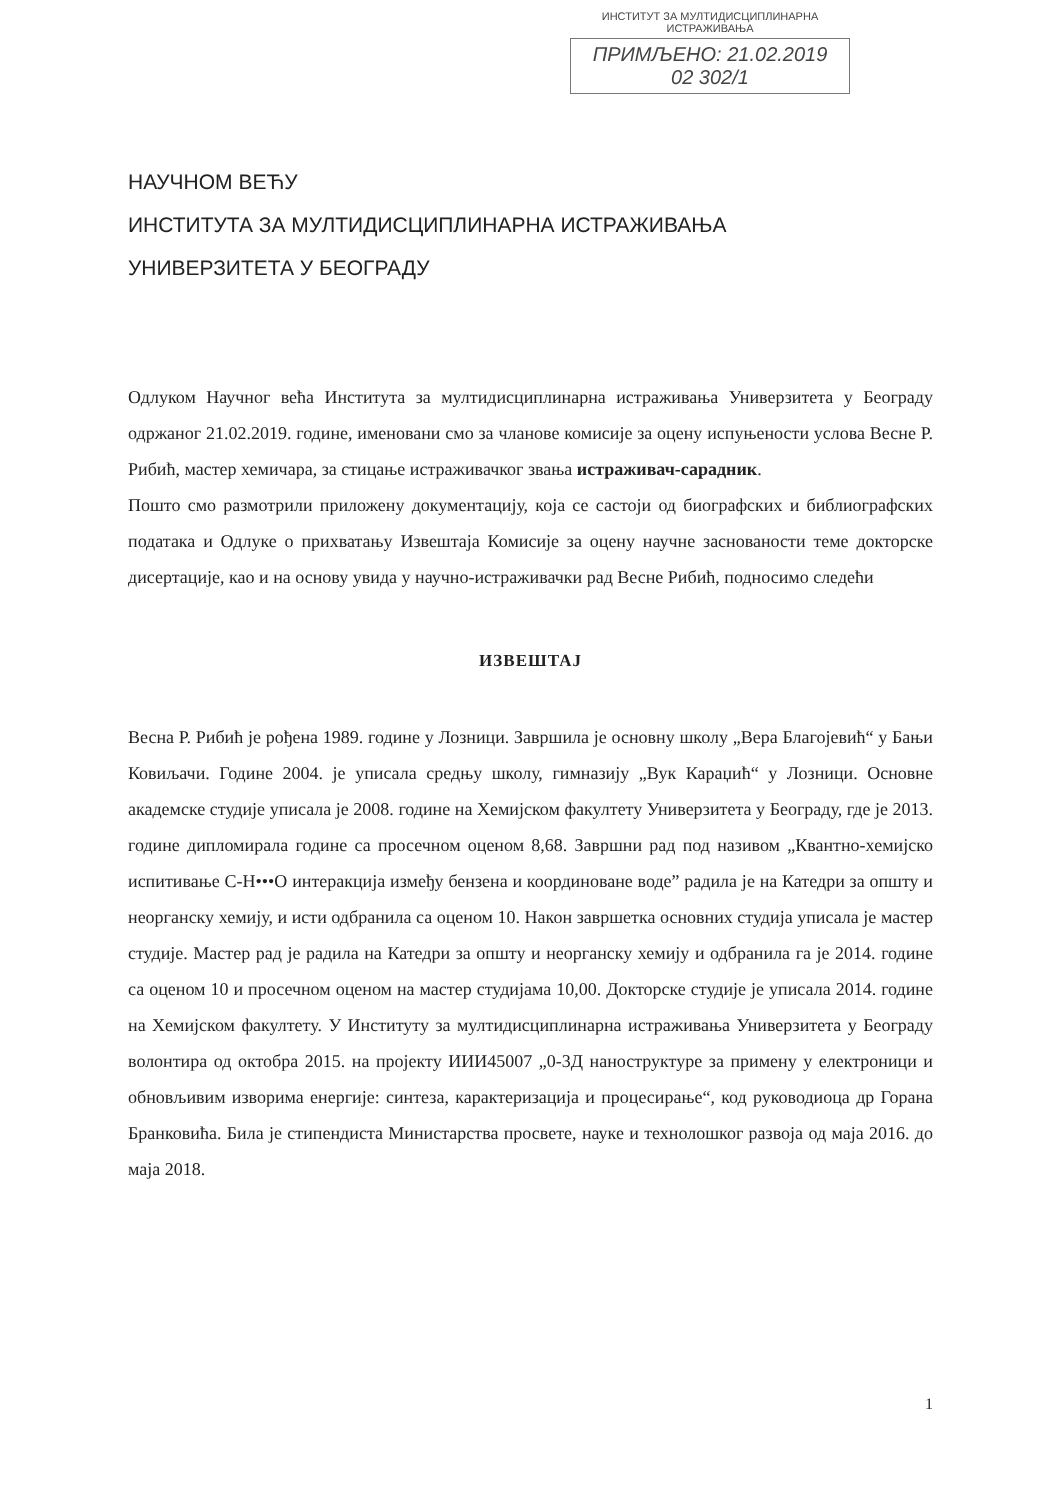ИНСТИТУТ ЗА МУЛТИДИСЦИПЛИНАРНА ИСТРАЖИВАЊА
ПРИМЉЕНО: 21.02.2019
02 302/1
НАУЧНОМ ВЕЋУ
ИНСТИТУТА ЗА МУЛТИДИСЦИПЛИНАРНА ИСТРАЖИВАЊА
УНИВЕРЗИТЕТА У БЕОГРАДУ
Одлуком Научног већа Института за мултидисциплинарна истраживања Универзитета у Београду одржаног 21.02.2019. године, именовани смо за чланове комисије за оцену испуњености услова Весне Р. Рибић, мастер хемичара, за стицање истраживачког звања истраживач-сарадник.
Пошто смо размотрили приложену документацију, која се састоји од биографских и библиографских података и Одлуке о прихватању Извештаја Комисије за оцену научне заснованости теме докторске дисертације, као и на основу увида у научно-истраживачки рад Весне Рибић, подносимо следећи
ИЗВЕШТАЈ
Весна Р. Рибић је рођена 1989. године у Лозници. Завршила је основну школу „Вера Благојевић“ у Бањи Ковиљачи. Године 2004. је уписала средњу школу, гимназију „Вук Караџић“ у Лозници. Основне академске студије уписала је 2008. године на Хемијском факултету Универзитета у Београду, где је 2013. године дипломирала године са просечном оценом 8,68. Завршни рад под називом „Квантно-хемијско испитивање C-H•••O интеракција између бензена и координоване воде” радила је на Катедри за општу и неорганску хемију, и исти одбранила са оценом 10. Након завршетка основних студија уписала је мастер студије. Мастер рад је радила на Катедри за општу и неорганску хемију и одбранила га је 2014. године са оценом 10 и просечном оценом на мастер студијама 10,00. Докторске студије је уписала 2014. године на Хемијском факултету. У Институту за мултидисциплинарна истраживања Универзитета у Београду волонтира од октобра 2015. на пројекту ИИИ45007 „0-3Д наноструктуре за примену у електроници и обновљивим изворима енергије: синтеза, карактеризација и процесирање“, код руководиоца др Горана Бранковића. Била је стипендиста Министарства просвете, науке и технолошког развоја од маја 2016. до маја 2018.
1